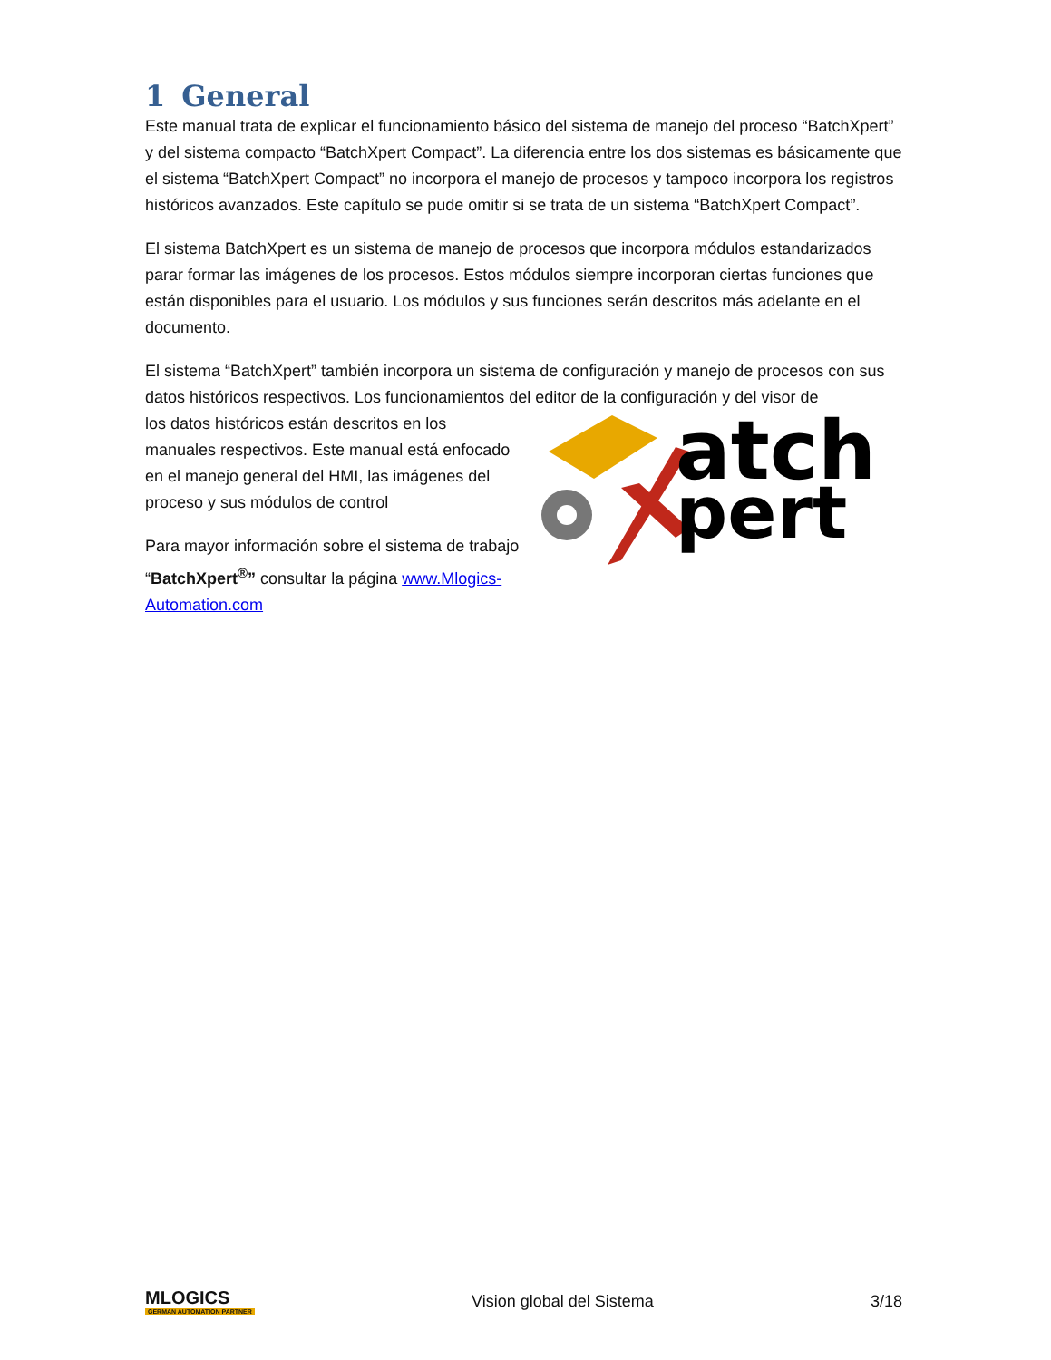1 General
Este manual trata de explicar el funcionamiento básico del sistema de manejo del proceso “BatchXpert” y del sistema compacto “BatchXpert Compact”. La diferencia entre los dos sistemas es básicamente que el sistema “BatchXpert Compact” no incorpora el manejo de procesos y tampoco incorpora los registros históricos avanzados. Este capítulo se pude omitir si se trata de un sistema “BatchXpert Compact”.
El sistema BatchXpert es un sistema de manejo de procesos que incorpora módulos estandarizados parar formar las imágenes de los procesos. Estos módulos siempre incorporan ciertas funciones que están disponibles para el usuario. Los módulos y sus funciones serán descritos más adelante en el documento.
El sistema “BatchXpert” también incorpora un sistema de configuración y manejo de procesos con sus datos históricos respectivos. Los funcionamientos del editor de la configuración y del visor de
los datos históricos están descritos en los manuales respectivos. Este manual está enfocado en el manejo general del HMI, las imágenes del proceso y sus módulos de control
Para mayor información sobre el sistema de trabajo “BatchXpert<sup>®</sup>” consultar la página www.Mlogics-Automation.com
atch
pert
MLOGICS
GERMAN AUTOMATION PARTNER
Vision global del Sistema 3/18